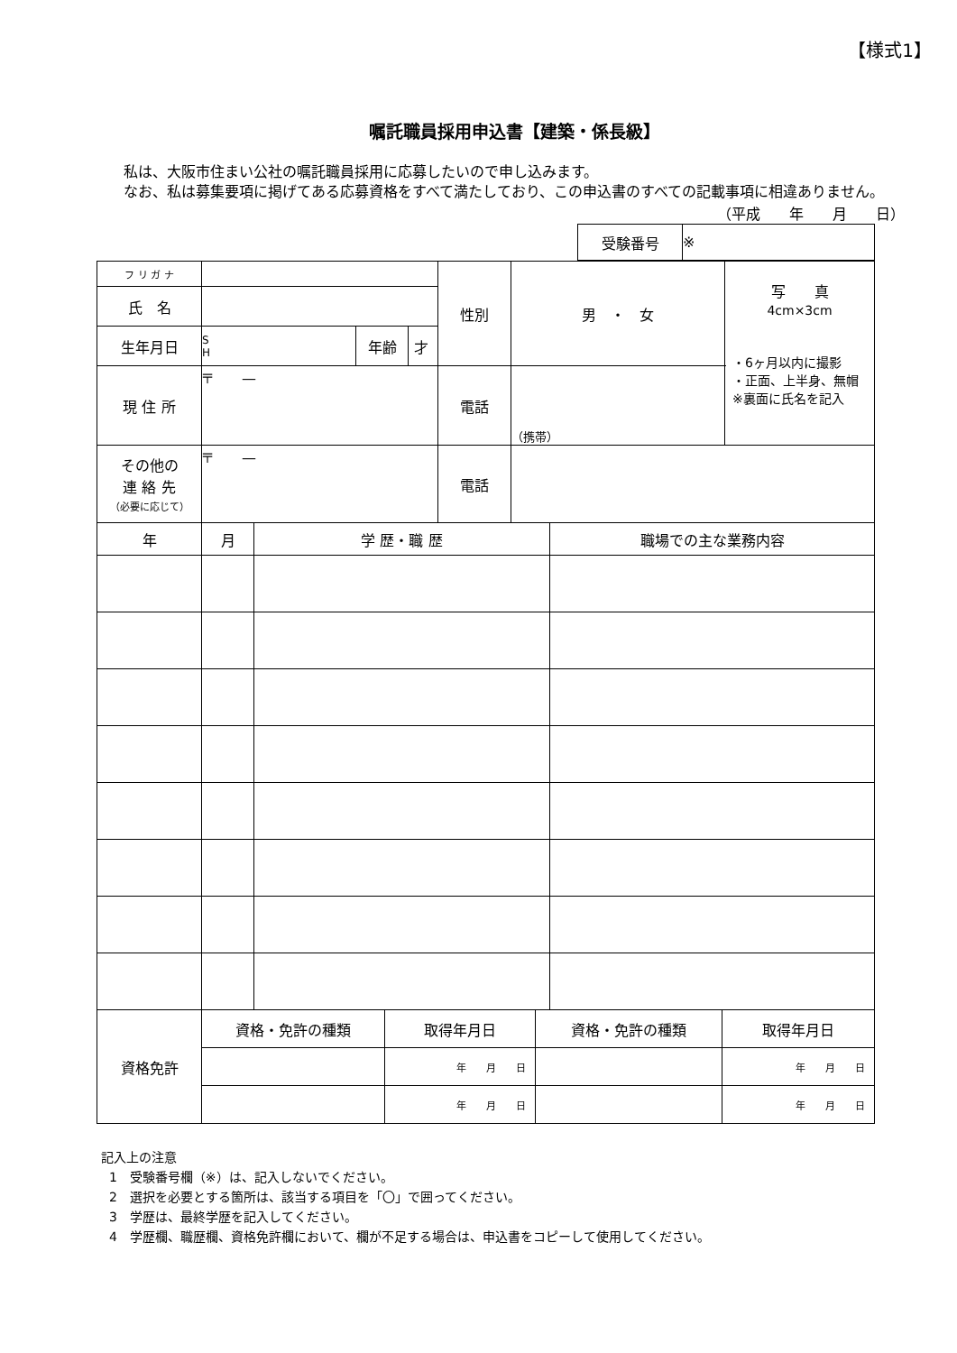【様式1】
嘱託職員採用申込書【建築・係長級】
私は、大阪市住まい公社の嘱託職員採用に応募したいので申し込みます。
なお、私は募集要項に掲げてある応募資格をすべて満たしており、この申込書のすべての記載事項に相違ありません。
（平成　　年　　月　　日）
| 受験番号 | ※ |
| フ リ ガ ナ | | | | 性別 | 男 ・ 女 | 写 真 4cm×3cm ・6ヶ月以内に撮影 ・正面、上半身、無帽 ※裏面に氏名を記入 |
| 氏 名 | | | | | | |
| 生年月日 | S H | 年齢 | 才 | | | |
| 現 住 所 | 〒 — | | | 電話 | （携帯） | |
| その他の 連 絡 先 （必要に応じて） | 〒 — | | | 電話 | | |
| 年 | 月 | 学 歴・職 歴 | 職場での主な業務内容 |
| 資格免許 | 資格・免許の種類 | 取得年月日 | 資格・免許の種類 | 取得年月日 |
| | | 年 月 日 | | 年 月 日 |
| | | 年 月 日 | | 年 月 日 |
記入上の注意
1　受験番号欄（※）は、記入しないでください。
2　選択を必要とする箇所は、該当する項目を「〇」で囲ってください。
3　学歴は、最終学歴を記入してください。
4　学歴欄、職歴欄、資格免許欄において、欄が不足する場合は、申込書をコピーして使用してください。